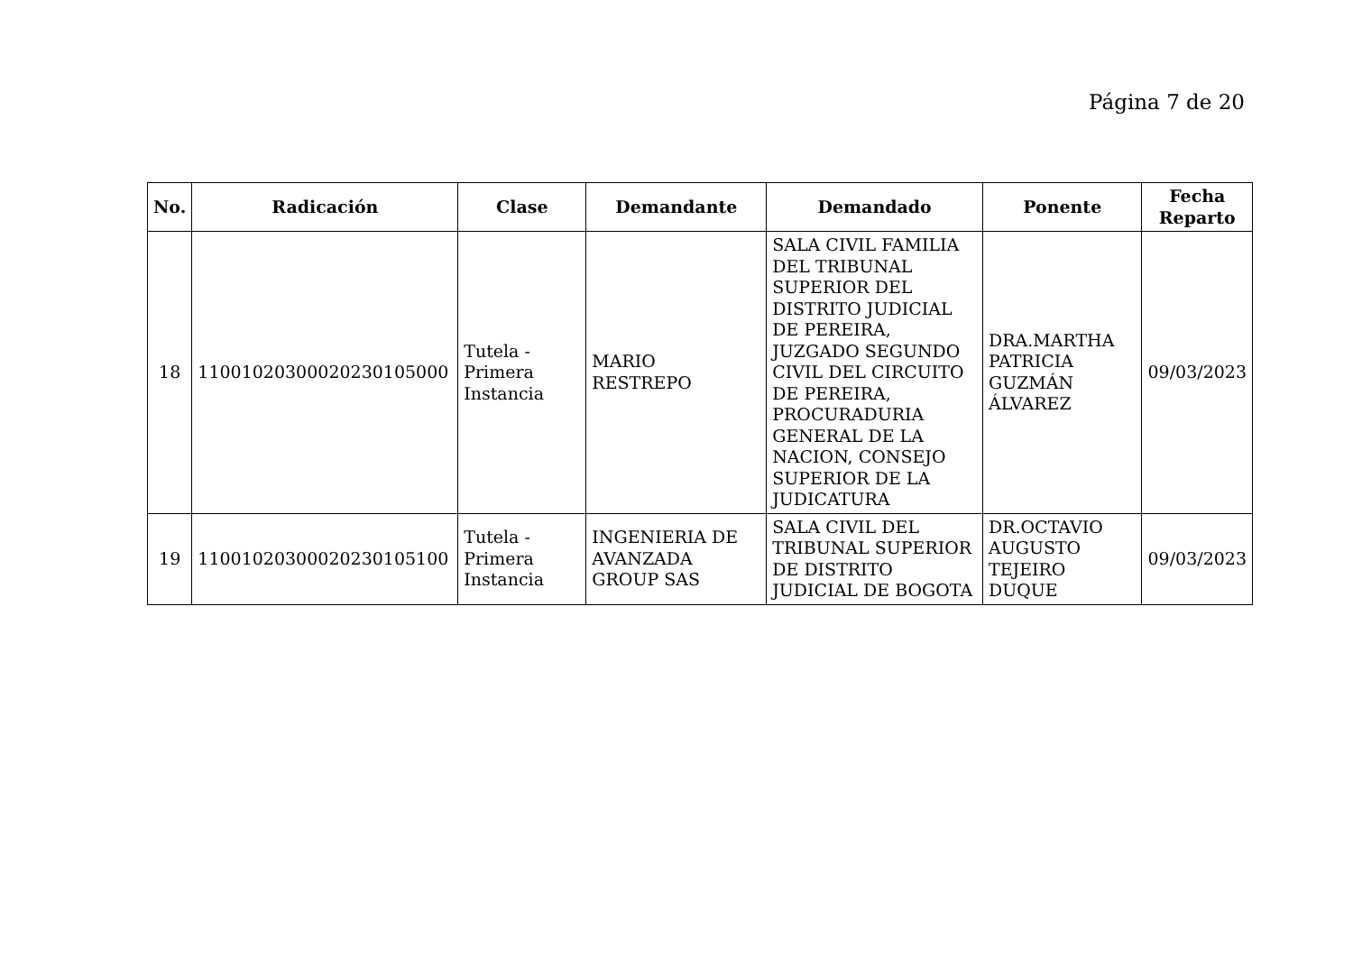Página 7 de 20
| No. | Radicación | Clase | Demandante | Demandado | Ponente | Fecha Reparto |
| --- | --- | --- | --- | --- | --- | --- |
| 18 | 11001020300020230105000 | Tutela - Primera Instancia | MARIO RESTREPO | SALA CIVIL FAMILIA DEL TRIBUNAL SUPERIOR DEL DISTRITO JUDICIAL DE PEREIRA, JUZGADO SEGUNDO CIVIL DEL CIRCUITO DE PEREIRA, PROCURADURIA GENERAL DE LA NACION, CONSEJO SUPERIOR DE LA JUDICATURA | DRA.MARTHA PATRICIA GUZMÁN ÁLVAREZ | 09/03/2023 |
| 19 | 11001020300020230105100 | Tutela - Primera Instancia | INGENIERIA DE AVANZADA GROUP SAS | SALA CIVIL DEL TRIBUNAL SUPERIOR DE DISTRITO JUDICIAL DE BOGOTA | DR.OCTAVIO AUGUSTO TEJEIRO DUQUE | 09/03/2023 |